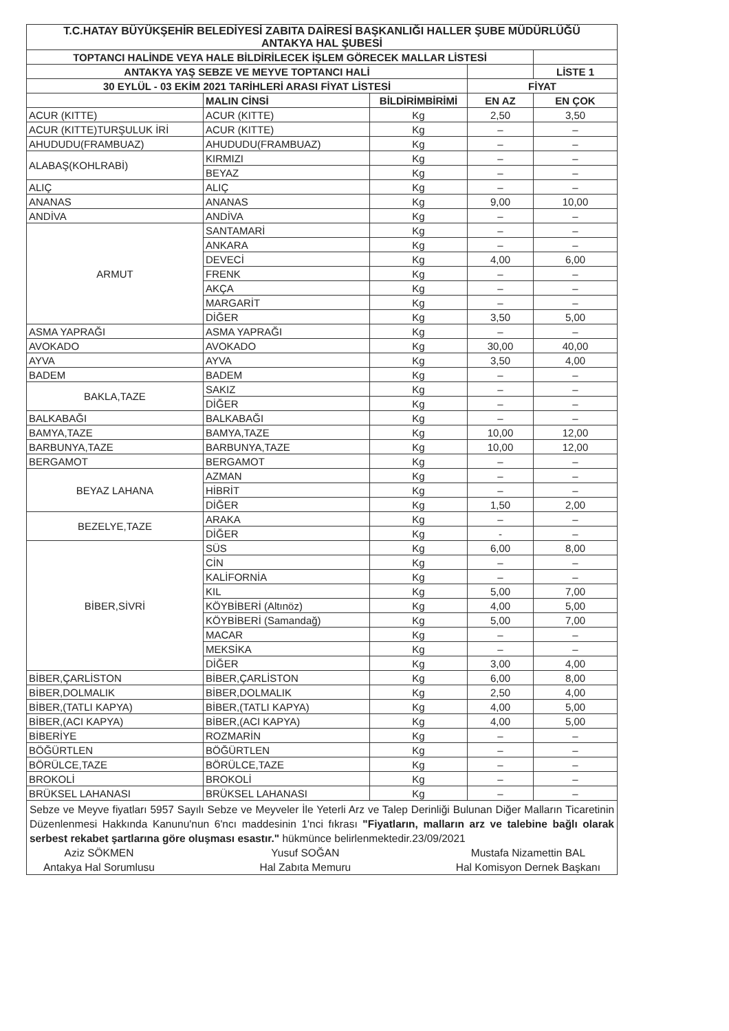| T.C.HATAY BÜYÜKŞEHİR BELEDİYESİ ZABITA DAİRESİ BAŞKANLIĞI HALLER ŞUBE MÜDÜRLÜĞÜ ANTAKYA HAL ŞUBESİ | | | | |
| --- | --- | --- | --- | --- |
| TOPTANCI HALİNDE VEYA HALE BİLDİRİLECEK İŞLEM GÖRECEK MALLAR LİSTESİ | | | | |
| ANTAKYA YAŞ SEBZE VE MEYVE TOPTANCI HALİ | | | | LİSTE 1 |
| 30 EYLÜL - 03 EKİM 2021 TARİHLERİ ARASI FİYAT LİSTESİ | | | FİYAT | |
| | MALIN CİNSİ | BİLDİRİMBİRİMİ | EN AZ | EN ÇOK |
| ACUR (KITTE) | ACUR (KITTE) | Kg | 2,50 | 3,50 |
| ACUR (KITTE)TURŞULUK İRİ | ACUR (KITTE) | Kg | – | – |
| AHUDUDU(FRAMBUAZ) | AHUDUDU(FRAMBUAZ) | Kg | – | – |
| ALABAŞ(KOHLRABİ) | KIRMIZI | Kg | – | – |
| | BEYAZ | Kg | – | – |
| ALIÇ | ALIÇ | Kg | – | – |
| ANANAS | ANANAS | Kg | 9,00 | 10,00 |
| ANDİVA | ANDİVA | Kg | – | – |
| ARMUT | SANTAMARİ | Kg | – | – |
| | ANKARA | Kg | – | – |
| | DEVECİ | Kg | 4,00 | 6,00 |
| | FRENK | Kg | – | – |
| | AKÇA | Kg | – | – |
| | MARGARİT | Kg | – | – |
| | DİĞER | Kg | 3,50 | 5,00 |
| ASMA YAPRAĞI | ASMA YAPRAĞI | Kg | – | – |
| AVOKADO | AVOKADO | Kg | 30,00 | 40,00 |
| AYVA | AYVA | Kg | 3,50 | 4,00 |
| BADEM | BADEM | Kg | – | – |
| BAKLA,TAZE | SAKIZ | Kg | – | – |
| | DİĞER | Kg | – | – |
| BALKABAĞI | BALKABAĞI | Kg | – | – |
| BAMYA,TAZE | BAMYA,TAZE | Kg | 10,00 | 12,00 |
| BARBUNYA,TAZE | BARBUNYA,TAZE | Kg | 10,00 | 12,00 |
| BERGAMOT | BERGAMOT | Kg | – | – |
| BEYAZ LAHANA | AZMAN | Kg | – | – |
| | HİBRİT | Kg | – | – |
| | DİĞER | Kg | 1,50 | 2,00 |
| BEZELYE,TAZE | ARAKA | Kg | – | – |
| | DİĞER | Kg | - | – |
| BİBER,SİVRİ | SÜS | Kg | 6,00 | 8,00 |
| | CİN | Kg | – | – |
| | KALİFORNİA | Kg | – | – |
| | KIL | Kg | 5,00 | 7,00 |
| | KÖYBİBERİ (Altınöz) | Kg | 4,00 | 5,00 |
| | KÖYBİBERİ (Samandağ) | Kg | 5,00 | 7,00 |
| | MACAR | Kg | – | – |
| | MEKSİKA | Kg | – | – |
| | DİĞER | Kg | 3,00 | 4,00 |
| BİBER,ÇARLİSTON | BİBER,ÇARLİSTON | Kg | 6,00 | 8,00 |
| BİBER,DOLMALIK | BİBER,DOLMALIK | Kg | 2,50 | 4,00 |
| BİBER,(TATLI KAPYA) | BİBER,(TATLI KAPYA) | Kg | 4,00 | 5,00 |
| BİBER,(ACI KAPYA) | BİBER,(ACI KAPYA) | Kg | 4,00 | 5,00 |
| BİBERİYE | ROZMARİN | Kg | – | – |
| BÖĞÜRTLEN | BÖĞÜRTLEN | Kg | – | – |
| BÖRÜLCE,TAZE | BÖRÜLCE,TAZE | Kg | – | – |
| BROKOLİ | BROKOLİ | Kg | – | – |
| BRÜKSEL LAHANASI | BRÜKSEL LAHANASI | Kg | – | – |
Sebze ve Meyve fiyatları 5957 Sayılı Sebze ve Meyveler İle Yeterli Arz ve Talep Derinliği Bulunan Diğer Malların Ticaretinin Düzenlenmesi Hakkında Kanunu'nun 6'ncı maddesinin 1'nci fıkrası "Fiyatların, malların arz ve talebine bağlı olarak serbest rekabet şartlarına göre oluşması esastır." hükmünce belirlenmektedir.23/09/2021
Aziz SÖKMEN
Antakya Hal Sorumlusu
Yusuf SOĞAN
Hal Zabıta Memuru
Mustafa Nizamettin BAL
Hal Komisyon Dernek Başkanı